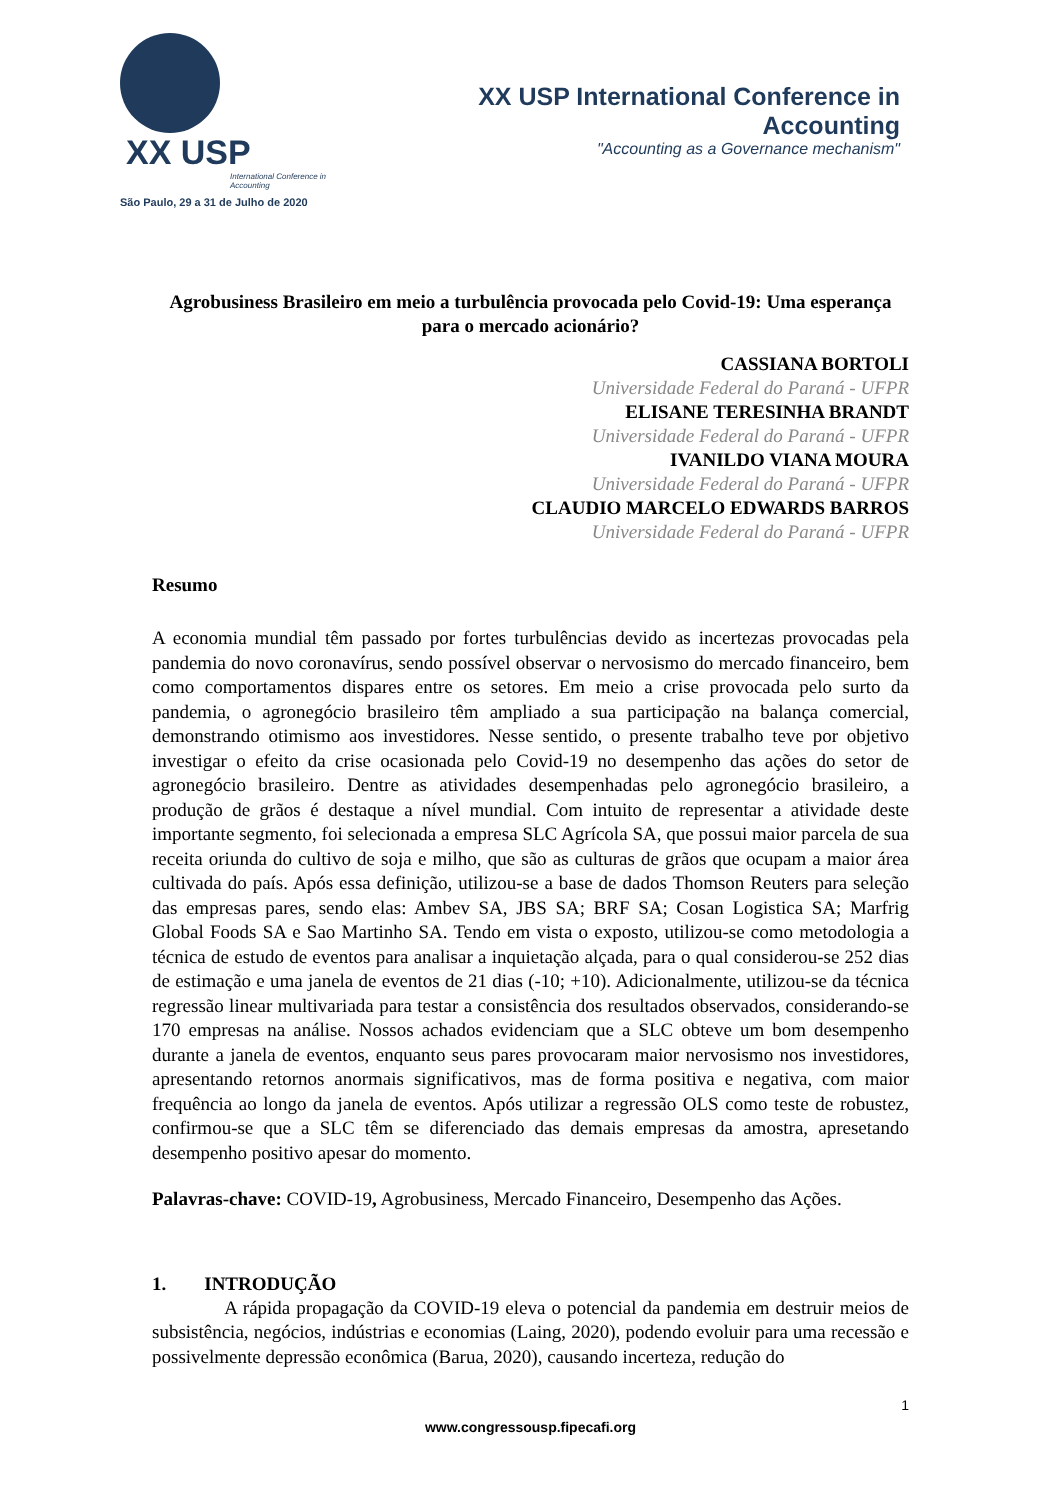XX USP
International Conference in Accounting
São Paulo, 29 a 31 de Julho de 2020
XX USP International Conference in Accounting
"Accounting as a Governance mechanism"
Agrobusiness Brasileiro em meio a turbulência provocada pelo Covid-19: Uma esperança para o mercado acionário?
CASSIANA BORTOLI
Universidade Federal do Paraná - UFPR
ELISANE TERESINHA BRANDT
Universidade Federal do Paraná - UFPR
IVANILDO VIANA MOURA
Universidade Federal do Paraná - UFPR
CLAUDIO MARCELO EDWARDS BARROS
Universidade Federal do Paraná - UFPR
Resumo
A economia mundial têm passado por fortes turbulências devido as incertezas provocadas pela pandemia do novo coronavírus, sendo possível observar o nervosismo do mercado financeiro, bem como comportamentos dispares entre os setores. Em meio a crise provocada pelo surto da pandemia, o agronegócio brasileiro têm ampliado a sua participação na balança comercial, demonstrando otimismo aos investidores. Nesse sentido, o presente trabalho teve por objetivo investigar o efeito da crise ocasionada pelo Covid-19 no desempenho das ações do setor de agronegócio brasileiro. Dentre as atividades desempenhadas pelo agronegócio brasileiro, a produção de grãos é destaque a nível mundial. Com intuito de representar a atividade deste importante segmento, foi selecionada a empresa SLC Agrícola SA, que possui maior parcela de sua receita oriunda do cultivo de soja e milho, que são as culturas de grãos que ocupam a maior área cultivada do país. Após essa definição, utilizou-se a base de dados Thomson Reuters para seleção das empresas pares, sendo elas: Ambev SA, JBS SA; BRF SA; Cosan Logistica SA; Marfrig Global Foods SA e Sao Martinho SA. Tendo em vista o exposto, utilizou-se como metodologia a técnica de estudo de eventos para analisar a inquietação alçada, para o qual considerou-se 252 dias de estimação e uma janela de eventos de 21 dias (-10; +10). Adicionalmente, utilizou-se da técnica regressão linear multivariada para testar a consistência dos resultados observados, considerando-se 170 empresas na análise. Nossos achados evidenciam que a SLC obteve um bom desempenho durante a janela de eventos, enquanto seus pares provocaram maior nervosismo nos investidores, apresentando retornos anormais significativos, mas de forma positiva e negativa, com maior frequência ao longo da janela de eventos. Após utilizar a regressão OLS como teste de robustez, confirmou-se que a SLC têm se diferenciado das demais empresas da amostra, apresetando desempenho positivo apesar do momento.
Palavras-chave: COVID-19, Agrobusiness, Mercado Financeiro, Desempenho das Ações.
1. INTRODUÇÃO
A rápida propagação da COVID-19 eleva o potencial da pandemia em destruir meios de subsistência, negócios, indústrias e economias (Laing, 2020), podendo evoluir para uma recessão e possivelmente depressão econômica (Barua, 2020), causando incerteza, redução do
1
www.congressousp.fipecafi.org